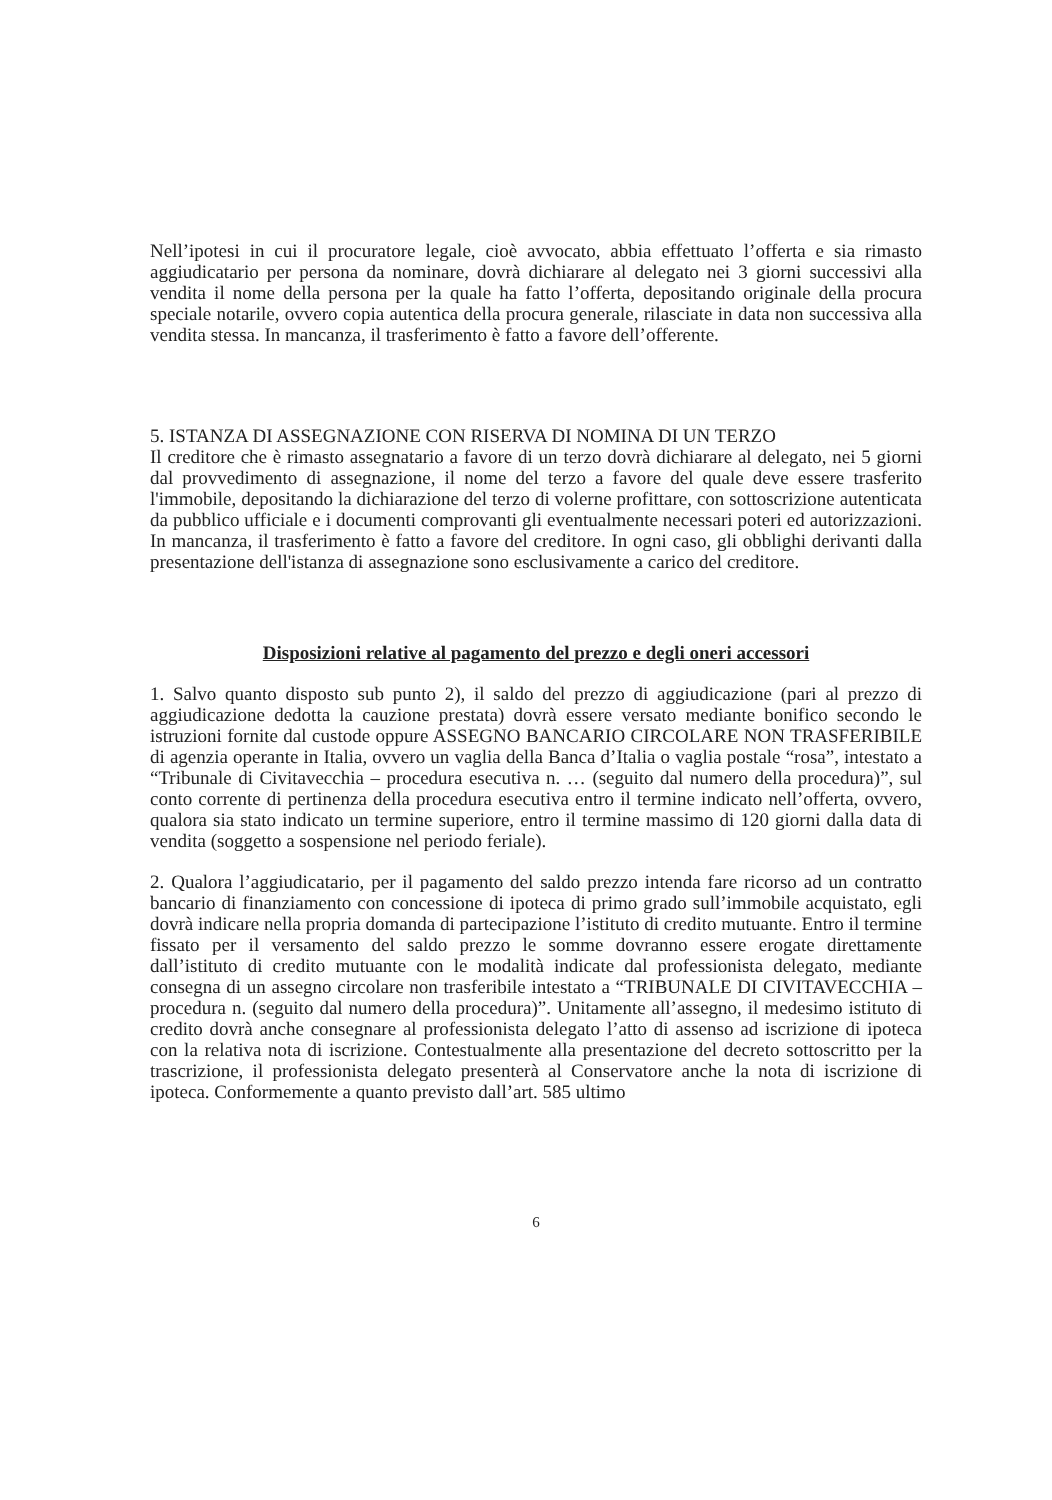Nell’ipotesi in cui il procuratore legale, cioè avvocato, abbia effettuato l’offerta e sia rimasto aggiudicatario per persona da nominare, dovrà dichiarare al delegato nei 3 giorni successivi alla vendita il nome della persona per la quale ha fatto l’offerta, depositando originale della procura speciale notarile, ovvero copia autentica della procura generale, rilasciate in data non successiva alla vendita stessa. In mancanza, il trasferimento è fatto a favore dell’offerente.
5. ISTANZA DI ASSEGNAZIONE CON RISERVA DI NOMINA DI UN TERZO
Il creditore che è rimasto assegnatario a favore di un terzo dovrà dichiarare al delegato, nei 5 giorni dal provvedimento di assegnazione, il nome del terzo a favore del quale deve essere trasferito l'immobile, depositando la dichiarazione del terzo di volerne profittare, con sottoscrizione autenticata da pubblico ufficiale e i documenti comprovanti gli eventualmente necessari poteri ed autorizzazioni. In mancanza, il trasferimento è fatto a favore del creditore. In ogni caso, gli obblighi derivanti dalla presentazione dell'istanza di assegnazione sono esclusivamente a carico del creditore.
Disposizioni relative al pagamento del prezzo e degli oneri accessori
1. Salvo quanto disposto sub punto 2), il saldo del prezzo di aggiudicazione (pari al prezzo di aggiudicazione dedotta la cauzione prestata) dovrà essere versato mediante bonifico secondo le istruzioni fornite dal custode oppure ASSEGNO BANCARIO CIRCOLARE NON TRASFERIBILE di agenzia operante in Italia, ovvero un vaglia della Banca d’Italia o vaglia postale “rosa”, intestato a “Tribunale di Civitavecchia – procedura esecutiva n. … (seguito dal numero della procedura)”, sul conto corrente di pertinenza della procedura esecutiva entro il termine indicato nell’offerta, ovvero, qualora sia stato indicato un termine superiore, entro il termine massimo di 120 giorni dalla data di vendita (soggetto a sospensione nel periodo feriale).
2. Qualora l’aggiudicatario, per il pagamento del saldo prezzo intenda fare ricorso ad un contratto bancario di finanziamento con concessione di ipoteca di primo grado sull’immobile acquistato, egli dovrà indicare nella propria domanda di partecipazione l’istituto di credito mutuante. Entro il termine fissato per il versamento del saldo prezzo le somme dovranno essere erogate direttamente dall’istituto di credito mutuante con le modalità indicate dal professionista delegato, mediante consegna di un assegno circolare non trasferibile intestato a “TRIBUNALE DI CIVITAVECCHIA – procedura n. (seguito dal numero della procedura)”. Unitamente all’assegno, il medesimo istituto di credito dovrà anche consegnare al professionista delegato l’atto di assenso ad iscrizione di ipoteca con la relativa nota di iscrizione. Contestualmente alla presentazione del decreto sottoscritto per la trascrizione, il professionista delegato presenterà al Conservatore anche la nota di iscrizione di ipoteca. Conformemente a quanto previsto dall’art. 585 ultimo
6